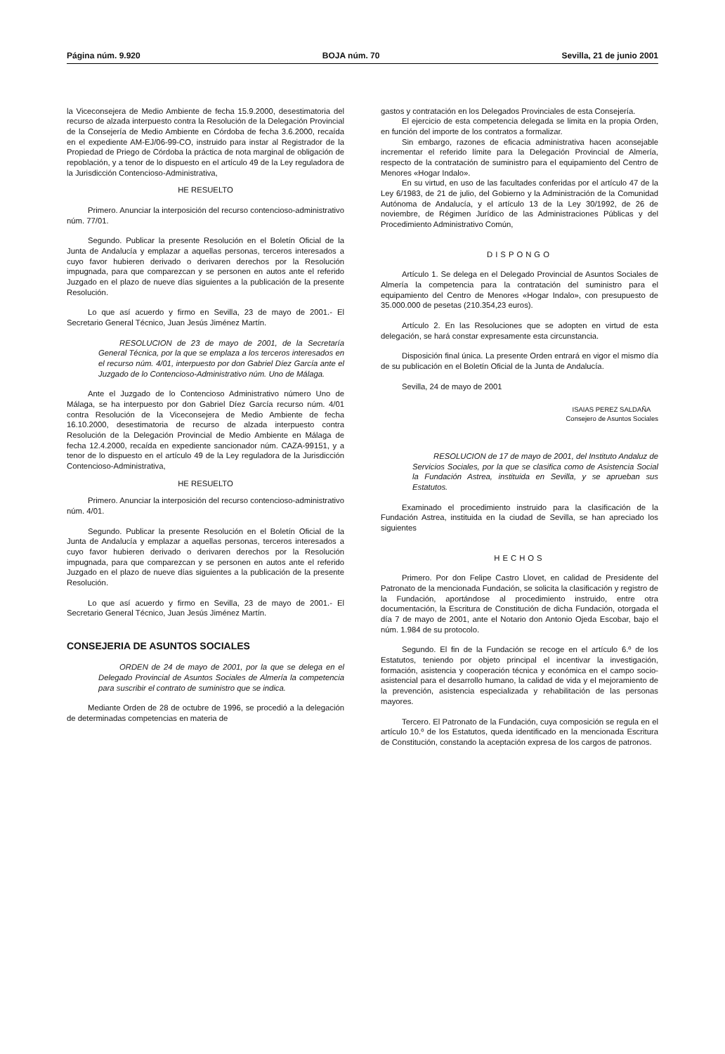Página núm. 9.920 BOJA núm. 70 Sevilla, 21 de junio 2001
la Viceconsejera de Medio Ambiente de fecha 15.9.2000, desestimatoria del recurso de alzada interpuesto contra la Resolución de la Delegación Provincial de la Consejería de Medio Ambiente en Córdoba de fecha 3.6.2000, recaída en el expediente AM-EJ/06-99-CO, instruido para instar al Registrador de la Propiedad de Priego de Córdoba la práctica de nota marginal de obligación de repoblación, y a tenor de lo dispuesto en el artículo 49 de la Ley reguladora de la Jurisdicción Contencioso-Administrativa,
HE RESUELTO
Primero. Anunciar la interposición del recurso contencioso-administrativo núm. 77/01.
Segundo. Publicar la presente Resolución en el Boletín Oficial de la Junta de Andalucía y emplazar a aquellas personas, terceros interesados a cuyo favor hubieren derivado o derivaren derechos por la Resolución impugnada, para que comparezcan y se personen en autos ante el referido Juzgado en el plazo de nueve días siguientes a la publicación de la presente Resolución.
Lo que así acuerdo y firmo en Sevilla, 23 de mayo de 2001.- El Secretario General Técnico, Juan Jesús Jiménez Martín.
RESOLUCION de 23 de mayo de 2001, de la Secretaría General Técnica, por la que se emplaza a los terceros interesados en el recurso núm. 4/01, interpuesto por don Gabriel Díez García ante el Juzgado de lo Contencioso-Administrativo núm. Uno de Málaga.
Ante el Juzgado de lo Contencioso Administrativo número Uno de Málaga, se ha interpuesto por don Gabriel Díez García recurso núm. 4/01 contra Resolución de la Viceconsejera de Medio Ambiente de fecha 16.10.2000, desestimatoria de recurso de alzada interpuesto contra Resolución de la Delegación Provincial de Medio Ambiente en Málaga de fecha 12.4.2000, recaída en expediente sancionador núm. CAZA-99151, y a tenor de lo dispuesto en el artículo 49 de la Ley reguladora de la Jurisdicción Contencioso-Administrativa,
HE RESUELTO
Primero. Anunciar la interposición del recurso contencioso-administrativo núm. 4/01.
Segundo. Publicar la presente Resolución en el Boletín Oficial de la Junta de Andalucía y emplazar a aquellas personas, terceros interesados a cuyo favor hubieren derivado o derivaren derechos por la Resolución impugnada, para que comparezcan y se personen en autos ante el referido Juzgado en el plazo de nueve días siguientes a la publicación de la presente Resolución.
Lo que así acuerdo y firmo en Sevilla, 23 de mayo de 2001.- El Secretario General Técnico, Juan Jesús Jiménez Martín.
CONSEJERIA DE ASUNTOS SOCIALES
ORDEN de 24 de mayo de 2001, por la que se delega en el Delegado Provincial de Asuntos Sociales de Almería la competencia para suscribir el contrato de suministro que se indica.
Mediante Orden de 28 de octubre de 1996, se procedió a la delegación de determinadas competencias en materia de
gastos y contratación en los Delegados Provinciales de esta Consejería.
El ejercicio de esta competencia delegada se limita en la propia Orden, en función del importe de los contratos a formalizar.
Sin embargo, razones de eficacia administrativa hacen aconsejable incrementar el referido límite para la Delegación Provincial de Almería, respecto de la contratación de suministro para el equipamiento del Centro de Menores «Hogar Indalo».
En su virtud, en uso de las facultades conferidas por el artículo 47 de la Ley 6/1983, de 21 de julio, del Gobierno y la Administración de la Comunidad Autónoma de Andalucía, y el artículo 13 de la Ley 30/1992, de 26 de noviembre, de Régimen Jurídico de las Administraciones Públicas y del Procedimiento Administrativo Común,
DISPONGO
Artículo 1. Se delega en el Delegado Provincial de Asuntos Sociales de Almería la competencia para la contratación del suministro para el equipamiento del Centro de Menores «Hogar Indalo», con presupuesto de 35.000.000 de pesetas (210.354,23 euros).
Artículo 2. En las Resoluciones que se adopten en virtud de esta delegación, se hará constar expresamente esta circunstancia.
Disposición final única. La presente Orden entrará en vigor el mismo día de su publicación en el Boletín Oficial de la Junta de Andalucía.
Sevilla, 24 de mayo de 2001
ISAIAS PEREZ SALDAÑA
Consejero de Asuntos Sociales
RESOLUCION de 17 de mayo de 2001, del Instituto Andaluz de Servicios Sociales, por la que se clasifica como de Asistencia Social la Fundación Astrea, instituida en Sevilla, y se aprueban sus Estatutos.
Examinado el procedimiento instruido para la clasificación de la Fundación Astrea, instituida en la ciudad de Sevilla, se han apreciado los siguientes
HECHOS
Primero. Por don Felipe Castro Llovet, en calidad de Presidente del Patronato de la mencionada Fundación, se solicita la clasificación y registro de la Fundación, aportándose al procedimiento instruido, entre otra documentación, la Escritura de Constitución de dicha Fundación, otorgada el día 7 de mayo de 2001, ante el Notario don Antonio Ojeda Escobar, bajo el núm. 1.984 de su protocolo.
Segundo. El fin de la Fundación se recoge en el artículo 6.º de los Estatutos, teniendo por objeto principal el incentivar la investigación, formación, asistencia y cooperación técnica y económica en el campo socio-asistencial para el desarrollo humano, la calidad de vida y el mejoramiento de la prevención, asistencia especializada y rehabilitación de las personas mayores.
Tercero. El Patronato de la Fundación, cuya composición se regula en el artículo 10.º de los Estatutos, queda identificado en la mencionada Escritura de Constitución, constando la aceptación expresa de los cargos de patronos.